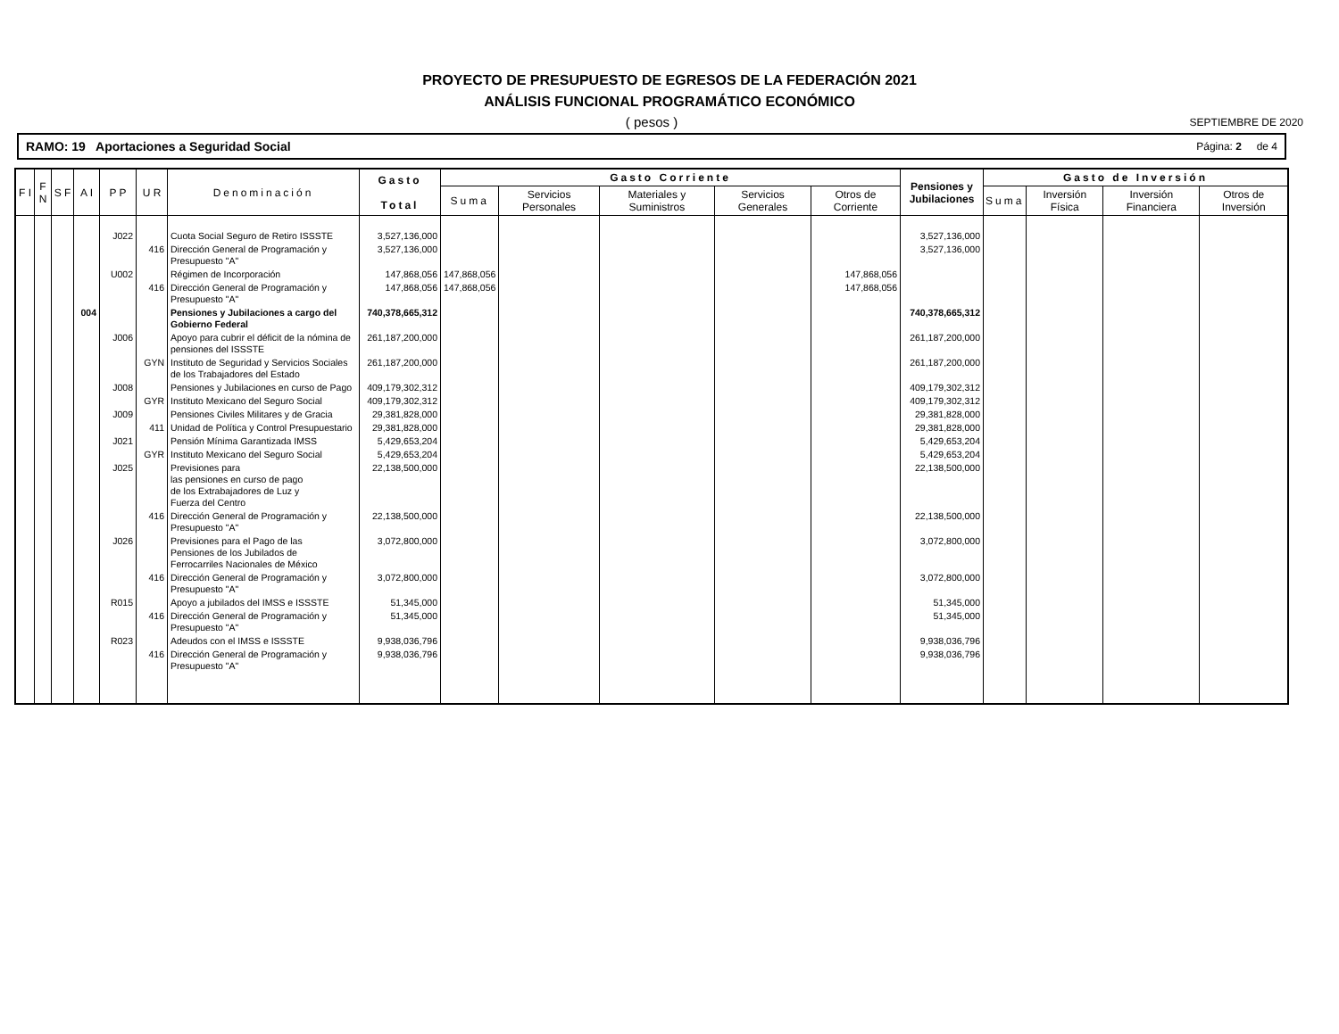PROYECTO DE PRESUPUESTO DE EGRESOS DE LA FEDERACIÓN 2021
ANÁLISIS FUNCIONAL PROGRAMÁTICO ECONÓMICO
( pesos ) SEPTIEMBRE DE 2020
RAMO: 19 Aportaciones a Seguridad Social Página: 2 de 4
| F I | F N | S F | A I | P P | U R | Denominación | Gasto Total | Gasto Corriente | | | | | Pensiones y Jubilaciones | Gasto de Inversión | | | |
| --- | --- | --- | --- | --- | --- | --- | --- | --- | --- | --- | --- | --- | --- | --- | --- | --- | --- |
| | | | | | | | | Suma | Servicios Personales | Materiales y Suministros | Servicios Generales | Otros de Corriente | | Suma | Inversión Física | Inversión Financiera | Otros de Inversión |
| | | | | J022 | | Cuota Social Seguro de Retiro ISSSTE | 3,527,136,000 | | | | | | 3,527,136,000 | | | | |
| | | | | | 416 | Dirección General de Programación y Presupuesto "A" | 3,527,136,000 | | | | | | 3,527,136,000 | | | | |
| | | | | U002 | | Régimen de Incorporación | 147,868,056 | 147,868,056 | | | | 147,868,056 | | | | | |
| | | | | | 416 | Dirección General de Programación y Presupuesto "A" | 147,868,056 | 147,868,056 | | | | 147,868,056 | | | | | |
| | | | 004 | | | Pensiones y Jubilaciones a cargo del Gobierno Federal | 740,378,665,312 | | | | | | 740,378,665,312 | | | | |
| | | | | J006 | | Apoyo para cubrir el déficit de la nómina de pensiones del ISSSTE | 261,187,200,000 | | | | | | 261,187,200,000 | | | | |
| | | | | | GYN | Instituto de Seguridad y Servicios Sociales de los Trabajadores del Estado | 261,187,200,000 | | | | | | 261,187,200,000 | | | | |
| | | | | J008 | | Pensiones y Jubilaciones en curso de Pago | 409,179,302,312 | | | | | | 409,179,302,312 | | | | |
| | | | | | GYR | Instituto Mexicano del Seguro Social | 409,179,302,312 | | | | | | 409,179,302,312 | | | | |
| | | | | J009 | | Pensiones Civiles Militares y de Gracia | 29,381,828,000 | | | | | | 29,381,828,000 | | | | |
| | | | | | 411 | Unidad de Política y Control Presupuestario | 29,381,828,000 | | | | | | 29,381,828,000 | | | | |
| | | | | J021 | | Pensión Mínima Garantizada IMSS | 5,429,653,204 | | | | | | 5,429,653,204 | | | | |
| | | | | | GYR | Instituto Mexicano del Seguro Social | 5,429,653,204 | | | | | | 5,429,653,204 | | | | |
| | | | | J025 | | Previsiones para las pensiones en curso de pago de los Extrabajadores de Luz y Fuerza del Centro | 22,138,500,000 | | | | | | 22,138,500,000 | | | | |
| | | | | | 416 | Dirección General de Programación y Presupuesto "A" | 22,138,500,000 | | | | | | 22,138,500,000 | | | | |
| | | | | J026 | | Previsiones para el Pago de las Pensiones de los Jubilados de Ferrocarriles Nacionales de México | 3,072,800,000 | | | | | | 3,072,800,000 | | | | |
| | | | | | 416 | Dirección General de Programación y Presupuesto "A" | 3,072,800,000 | | | | | | 3,072,800,000 | | | | |
| | | | | R015 | | Apoyo a jubilados del IMSS e ISSSTE | 51,345,000 | | | | | | 51,345,000 | | | | |
| | | | | | 416 | Dirección General de Programación y Presupuesto "A" | 51,345,000 | | | | | | 51,345,000 | | | | |
| | | | | R023 | | Adeudos con el IMSS e ISSSTE | 9,938,036,796 | | | | | | 9,938,036,796 | | | | |
| | | | | | 416 | Dirección General de Programación y Presupuesto "A" | 9,938,036,796 | | | | | | 9,938,036,796 | | | | |